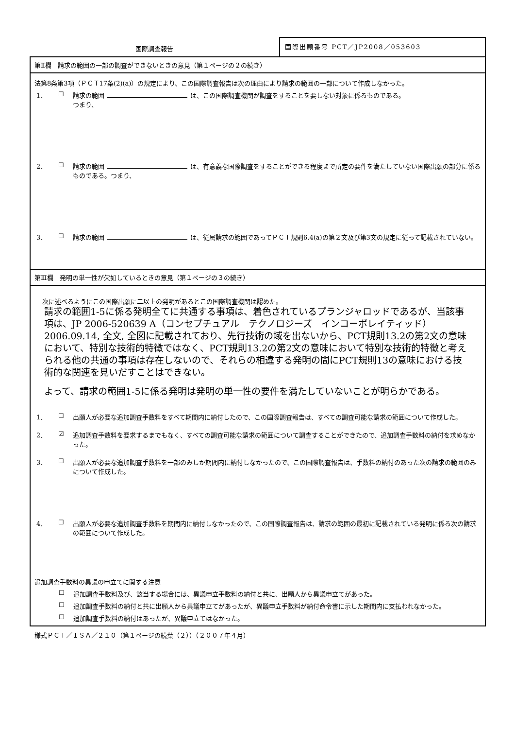国際調査報告
国際出願番号 PCT／JP2008／053603
第Ⅱ欄　請求の範囲の一部の調査ができないときの意見（第１ページの２の続き）
法第8条第3項（ＰＣＴ17条(2)(a)）の規定により、この国際調査報告は次の理由により請求の範囲の一部について作成しなかった。
1． ☐ 請求の範囲 は、この国際調査機関が調査をすることを要しない対象に係るものである。
つまり、
2． ☐ 請求の範囲 は、有意義な国際調査をすることができる程度まで所定の要件を満たしていない国際出願の部分に係るものである。つまり、
3． ☐ 請求の範囲 は、従属請求の範囲であってＰＣＴ規則6.4(a)の第２文及び第3文の規定に従って記載されていない。
第Ⅲ欄　発明の単一性が欠如しているときの意見（第１ページの３の続き）
次に述べるようにこの国際出願に二以上の発明があるとこの国際調査機関は認めた。
請求の範囲1-5に係る発明全てに共通する事項は、着色されているプランジャロッドであるが、当該事項は、JP 2006-520639 A（コンセプチュアル　テクノロジーズ　インコーポレイティッド）2006.09.14, 全文, 全図に記載されており、先行技術の域を出ないから、PCT規則13.2の第2文の意味において、特別な技術的特徴ではなく、PCT規則13.2の第2文の意味において特別な技術的特徴と考えられる他の共通の事項は存在しないので、それらの相違する発明の間にPCT規則13の意味における技術的な関連を見いだすことはできない。
よって、請求の範囲1-5に係る発明は発明の単一性の要件を満たしていないことが明らかである。
1． ☐ 出願人が必要な追加調査手数料をすべて期間内に納付したので、この国際調査報告は、すべての調査可能な請求の範囲について作成した。
2． ☑ 追加調査手数料を要求するまでもなく、すべての調査可能な請求の範囲について調査することができたので、追加調査手数料の納付を求めなかった。
3． ☐ 出願人が必要な追加調査手数料を一部のみしか期間内に納付しなかったので、この国際調査報告は、手数料の納付のあった次の請求の範囲のみについて作成した。
4． ☐ 出願人が必要な追加調査手数料を期間内に納付しなかったので、この国際調査報告は、請求の範囲の最初に記載されている発明に係る次の請求の範囲について作成した。
追加調査手数料の異議の申立てに関する注意
☐ 追加調査手数料及び、該当する場合には、異議申立手数料の納付と共に、出願人から異議申立てがあった。
☐ 追加調査手数料の納付と共に出願人から異議申立てがあったが、異議申立手数料が納付命令書に示した期間内に支払われなかった。
☐ 追加調査手数料の納付はあったが、異議申立てはなかった。
様式ＰＣＴ／ＩＳＡ／２１０（第１ページの続葉（２））（２００７年４月）